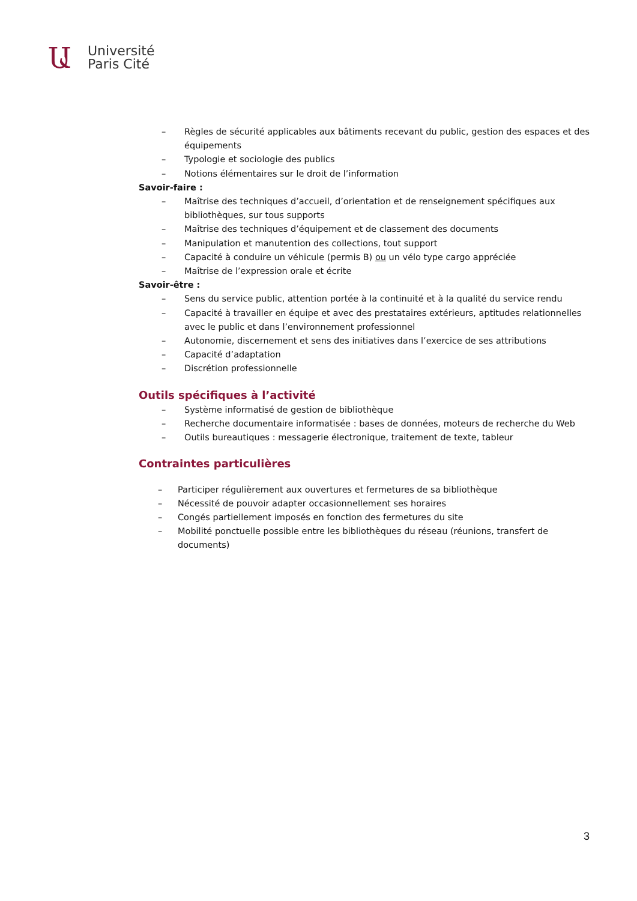Ա
Université
Paris Cité
– Règles de sécurité applicables aux bâtiments recevant du public, gestion des espaces et des équipements
– Typologie et sociologie des publics
– Notions élémentaires sur le droit de l’information
Savoir-faire :
– Maîtrise des techniques d’accueil, d’orientation et de renseignement spécifiques aux bibliothèques, sur tous supports
– Maîtrise des techniques d’équipement et de classement des documents
– Manipulation et manutention des collections, tout support
– Capacité à conduire un véhicule (permis B) ou un vélo type cargo appréciée
– Maîtrise de l’expression orale et écrite
Savoir-être :
– Sens du service public, attention portée à la continuité et à la qualité du service rendu
– Capacité à travailler en équipe et avec des prestataires extérieurs, aptitudes relationnelles avec le public et dans l’environnement professionnel
– Autonomie, discernement et sens des initiatives dans l’exercice de ses attributions
– Capacité d’adaptation
– Discrétion professionnelle
Outils spécifiques à l’activité
– Système informatisé de gestion de bibliothèque
– Recherche documentaire informatisée : bases de données, moteurs de recherche du Web
– Outils bureautiques : messagerie électronique, traitement de texte, tableur
Contraintes particulières
– Participer régulièrement aux ouvertures et fermetures de sa bibliothèque
– Nécessité de pouvoir adapter occasionnellement ses horaires
– Congés partiellement imposés en fonction des fermetures du site
– Mobilité ponctuelle possible entre les bibliothèques du réseau (réunions, transfert de documents)
3